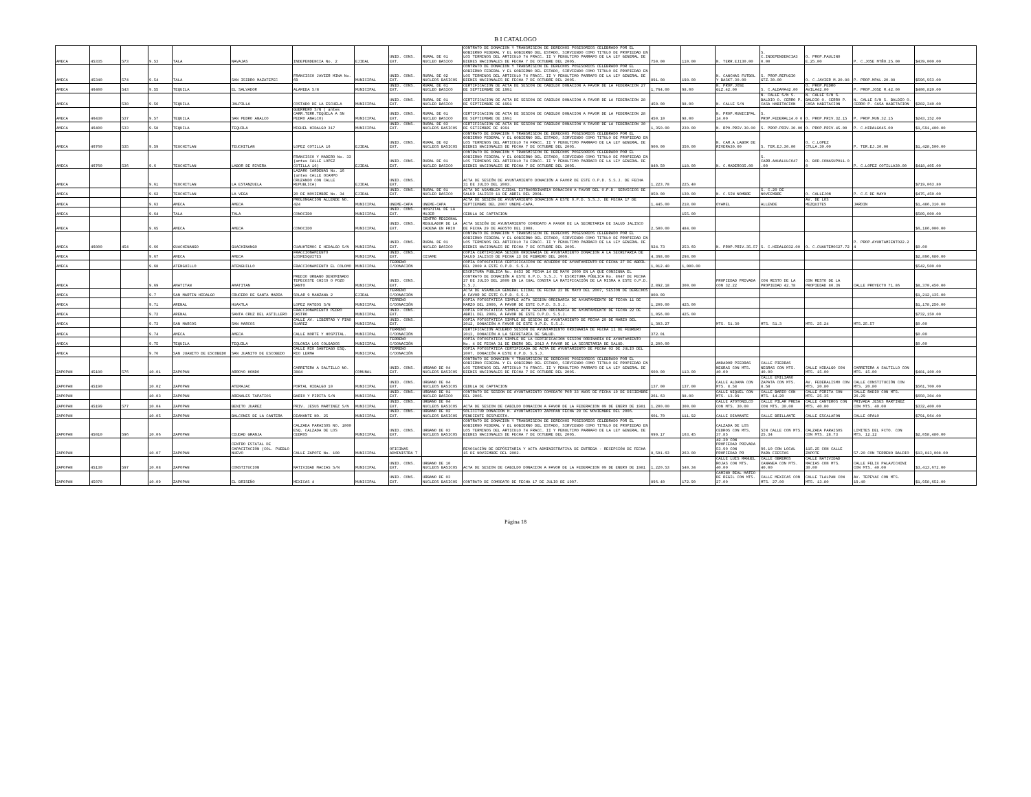B I CATALOGO
| AMECA | 45335 | 573 | 9.53 | TALA | NAVAJAS | INDEPENDENCIA No. 2 | EJIDAL | UNID. CONS. EXT. | RURAL DE 01 NUCLEO BASICO | CONTRATO DE DONACIÓN Y TRANSMISION DE DERECHOS POSESORIOS CELEBRADO POR EL GOBIERNO FEDERAL Y EL GOBIERNO DEL ESTADO, SIRVIENDO COMO TITULO DE PROPIEDAD EN LOS TERMINOS DEL ARTICULO 74 FRACC. II Y PENULTIMO PARRAFO DE LA LEY GENERAL DE BIENES NACIONALES DE FECHA 7 DE OCTUBRE DEL 2005. | 750.00 | 110.00 | N. TERR.EJ130.00 | S. C.INDEPENDENCIA3 0.00 | O. PROP.PAULINO E.25.00 | P. C.JOSE MTÑO.25.00 | $439,000.00 |
| AMECA | 45340 | 574 | 9.54 | TALA | SAN ISIDRO MAZATEPEC | FRANCISCO JAVIER MINA No. 69 | MUNICIPAL | UNID. CONS. EXT. | RURAL DE 02 NUCLEOS BASICOS | CONTRATO DE DONACIÓN Y TRANSMISION DE DERECHOS POSESORIOS CELEBRADO POR EL GOBIERNO FEDERAL Y EL GOBIERNO DEL ESTADO, SIRVIENDO COMO TITULO DE PROPIEDAD EN LOS TERMINOS DEL ARTICULO 74 FRACC. II Y PENULTIMO PARRAFO DE LA LEY GENERAL DE BIENES NACIONALES DE FECHA 7 DE OCTUBRE DEL 2005. | 891.08 | 198.00 | N. CANCHAS FUTBOL Y BASKT.30.00 | S. PROP.REFUGIO GTZ.30.00 | O. C.JAVIER M.20.88 | P. PROP.MPAL.20.88 | $596,953.00 |
| AMECA | 46400 | 543 | 9.55 | TEQUILA | EL SALVADOR | ALAMEDA S/N | MUNICIPAL | UNID. CONS. EXT. | RURAL DE 01 NUCLEO BASICO | CERTIFICACION DE ACTA DE SESION DE CABILDO DONACION A FAVOR DE LA FEDERACION 27 DE SEPTIEMBRE DE 1991 | 1,764.00 | 98.00 | N. PROP.JOSE GLZ.42.00 | S. C.ALDAMA42.00 | O. PROP.PEDRO AVILA42.00 | P. PROP.JOSE M.42.00 | $400,820.00 |
| AMECA | | 538 | 9.56 | TEQUILA | JALPILLA | COSTADO DE LA ESCUELA | MUNICIPAL | UNID. CONS. EXT. | RURAL DE 01 NUCLEO BASICO | CERTIFICACION DE ACTA DE SESION DE CABILDO DONACION A FAVOR DE LA FEDERACION 28 DE SEPTIEMBRE DE 1991 | 450.00 | 98.00 | N. CALLE S/N | N. CALLE S/N S. BALDIO O. CERRO P. CASA HABITACION | N. CALLE S/N S. BALDIO O. CERRO P. CASA HABITACION | N. CALLE S/N S. BALDIO O. CERRO P. CASA HABITACION | $282,340.00 |
| AMECA | 46430 | 537 | 9.57 | TEQUILA | SAN PEDRO ANALCO | GUERRERO S/N ( antes CARR.TERR.TEQUILA A SN PEDRO ANALCO) | MUNICIPAL | UNID. CONS. EXT. | RURAL DE 01 NUCLEO BASICO | CERTIFICACION DE ACTA DE SESION DE CABILDO DONACION A FAVOR DE LA FEDERACION 28 DE SEPTIEMBRE DE 1991 | 450.10 | 98.00 | N. PROP.MUNICIPAL 14.00 | S. PROP.FEDERAL14.0 0 | O. PROP.PRIV.32.15 | P. PROP.MUN.32.15 | $243,152.00 |
| AMECA | 46400 | 533 | 9.58 | TEQUILA | TEQUILA | MIGUEL HIDALGO 317 | MUNICIPAL | UNID. CONS. EXT. | RURAL DE 03 NUCLEOS BASICOS | CERTIFICACION DE ACTA DE SESION DE CABILDO DONACION A FAVOR DE LA FEDERACION 30 DE SETIEMBRE DE 1991 | 1,350.00 | 230.00 | N. RPO.PRIV.30.00 | S. PROP.PRIV.30.00 | O. PROP.PRIV.45.00 | P. C.HIDALGO45.00 | $1,591,400.00 |
| AMECA | 46760 | 535 | 9.59 | TEUCHITLAN | TEUCHITLAN | LOPEZ COTILLA 16 | EJIDAL | UNID. CONS. EXT. | RURAL DE 02 NUCLEOS BASICOS | CONTRATO DE DONACIÓN Y TRANSMISION DE DERECHOS POSESORIOS CELEBRADO POR EL GOBIERNO FEDERAL Y EL GOBIERNO DEL ESTADO, SIRVIENDO COMO TITULO DE PROPIEDAD EN LOS TERMINOS DEL ARTICULO 74 FRACC. II Y PENULTIMO PARRAFO DE LA LEY GENERAL DE BIENES NACIONALES DE FECHA 7 DE OCTUBRE DEL 2005. | 900.00 | 350.00 | N. CAM.A LABOR DE RIVERA30.00 | S. TER.EJ.30.00 | O. C.LOPEZ CTLLA.30.00 | P. TER.EJ.30.00 | $1,428,500.00 |
| AMECA | 46760 | 536 | 9.6 | TEUCHITLAN | LABOR DE RIVERA | FRANCISCO Y MADERO No. 33 (antes CALLE LOPEZ COTILLA 16) | EJIDAL | UNID. CONS. EXT. | RURAL DE 01 NUCLEO BASICO | CONTRATO DE DONACIÓN Y TRANSMISION DE DERECHOS POSESORIOS CELEBRADO POR EL GOBIERNO FEDERAL Y EL GOBIERNO DEL ESTADO, SIRVIENDO COMO TITULO DE PROPIEDAD EN LOS TERMINOS DEL ARTICULO 74 FRACC. II Y PENULTIMO PARRAFO DE LA LEY GENERAL DE BIENES NACIONALES DE FECHA 7 DE OCTUBRE DEL 2005. | 840.50 | 118.00 | N. C.MADERO35.00 | S. CARR.AHUALULCO47 .00 | O. BOD.CONASUPO11.0 0 | P. C.LOPEZ COTILLA30.00 | $418,405.00 |
| AMECA | | | 9.61 | TEUCHITLAN | LA ESTANZUELA | LAZARO CARDENAS No. 16 (antes CALLE OCAMPO CRUZANDO CON CALLE REPUBLICA) | EJIDAL | UNID. CONS. EXT. | | ACTA DE SESIÓN DE AYUNTAMIENTO DONACIÓN A FAVOR DE ESTE O.P.D. S.S.J. DE FECHA 31 DE JULIO DEL 2003. | 1,223.78 | 225.40 | | | | | $719,063.80 |
| AMECA | | | 9.62 | TEUCHITLAN | LA VEGA | 20 DE NOVIEMBRE No. 34 | EJIDAL | UNID. CONS. EXT. | RURAL DE 01 NUCLEO BASICO | ACTA DE ASAMBLEA EJIDAL EXTRAORDINARIA DONACION A FAVOR DEL O.P.D. SERVICIOS DE SALUD JALISCO 11 DE ABRIL DEL 2001. | 850.00 | 130.00 | N. C.SIN NOMBRE | S. C.20 DE NOVIEMBRE | O. CALLEJON | P. C.5 DE MAYO | $475,450.00 |
| AMECA | | | 9.63 | AMECA | AMECA | PROLONGACIÓN ALLENDE NO. 424 | MUNICIPAL | UNEME-CAPA | UNEME-CAPA | ACTA DE SESION DE AYUNTAMIENTO DONACIÓN A ESTE O.P.D. S.S.J. DE FECHA 17 DE SEPTIEMBRE DEL 2007 UNEME-CAPA. | 1,445.00 | 218.00 | OYAMEL | ALLENDE | AV. DE LOS MEZQUITES | JARDIN | $1,486,310.00 |
| AMECA | | | 9.64 | TALA | TALA | CONOCIDO | MUNICIPAL | UNID. CONS. EXT. | HOSPITAL DE LA MUJER | CEDULA DE CAPTACION | | 155.00 | | | | | $589,000.00 |
| AMECA | | | 9.65 | AMECA | AMECA | CONOCIDO | MUNICIPAL | UNID. CONS. EXT. | CENTRO REGIONAL REGULADOR DE LA CADENA EN FRIO | ACTA SESIÓN DE AYUNTAMIENTO COMODATO A FAVOR DE LA SECRETARIA DE SALUD JALISCO DE FECHA 29 DE AGOSTO DEL 2008. | 2,500.00 | 484.00 | | | | | $6,186,000.00 |
| AMECA | 46800 | 454 | 9.66 | GUACHINANGO | GUACHINANGO | CUAUHTEMOC E HIDALGO S/N | MUNICIPAL | UNID. CONS. EXT. | RURAL DE 01 NUCLEO BASICO | CONTRATO DE DONACIÓN Y TRANSMISION DE DERECHOS POSESORIOS CELEBRADO POR EL GOBIERNO FEDERAL Y EL GOBIERNO DEL ESTADO, SIRVIENDO COMO TITULO DE PROPIEDAD EN LOS TERMINOS DEL ARTICULO 74 FRACC. II Y PENULTIMO PARRAFO DE LA LEY GENERAL DE BIENES NACIONALES DE FECHA 7 DE OCTUBRE DEL 2005. | 924.73 | 253.69 | N. PROP.PRIV.35.57 | S. C.HIDALGO32.00 | O. C.CUAUTEMOC27.72 | P. PROP.AYUNTAMIENTO22.2 4 | $0.00 |
| AMECA | | | 9.67 | AMECA | AMECA | FRACCIONAMIENTO LOSMESQUITES | MUNICIPAL | UNID. CONS. EXT. | CISAME | COPIA CERTIFICADA SESIÓN ORDINARIA DE AYUNTAMIENTO DONACIÓN A LA SECRETARIA DE SALUD JALISCO DE FECHA 13 DE FEBRERO DEL 2009. | 4,368.00 | 298.00 | | | | | $2,896,680.00 |
| AMECA | | | 9.68 | ATENGUILLO | ATENGUILLO | FRACCIONAMIENTO EL COLOMO | MUNICIPAL | TERRENO C/DONACIÓN | | COPIA FOTOSTÁTICA CERTIFICACIÓN DE ACUERDO DE AYUNTAMIENTO DE FECHA 27 DE ABRIL DEL 2009 A ESTE O.P.D. S.S.J. | 1,012.40 | 1,000.00 | | | | | $542,500.00 |
| AMECA | | | 9.69 | AMATITAN | AMATITAN | PREDIO URBANO DENOMINADO TEPECOSTE CHICO O POZO SANTO | MUNICIPAL | UNID. CONS. EXT. | | ESCRITURA PÚBLICA No. 8453 DE FECHA 14 DE MAYO 2009 EN LA QUE CONSIGNA EL CONTRATO DE DONACIÓN A ESTE O.P.D. S.S.J. Y ESCRITURA PÚBLICA No. 8647 DE FECHA 27 DE JULIO DEL 2009 EN LA CUAL CONSTA LA RATIFICACIÓN DE LA MISMA A ESTE O.P.D. S.S.J. | 2,892.18 | 300.00 | PROPIEDAD PRIVADA CON 32.22 | CON RESTO DE LA PROPIEDAD 42.78 | CON RESTO DE LA PROPIEDAD 80.36 | CALLE PROYECTO 71.86 | $8,370,450.00 |
| AMECA | | | 9.7 | SAN MARTIN HIDALGO | CRUCERO DE SANTA MARIA | SOLAR 9 MANZANA 2 | EJIDAL | TERRENO C/DONACIÓN | | ACTA DE ASAMBLEA GENERAL EJIDAL DE FECHA 23 DE MAYO DEL 2007, SESIÓN DE DERECHOS A FAVOR DE ESTE O.P.D. S.S.J. | 808.09 | | | | | | $1,212,135.00 |
| AMECA | | | 9.71 | ARENAL | HUAXTLA | LOPEZ MATEOS S/N | MUNICIPAL | TERRENO C/DONACIÓN | | COPIA FOTOSTATICA SIMPLE ACTA SESION ORDINARIA DE AYUNTAMIENTO DE FECHA 11 DE MARZO DEL 2009, A FAVOR DE ESTE O.P.D. S.S.J. | 1,209.00 | 425.00 | | | | | $1,178,250.00 |
| AMECA | | | 9.72 | ARENAL | SANTA CRUZ DEL ASTILLERO | FRACCIONAMIENTO PEDRO CASTRO | MUNICIPAL | UNID. CONS. EXT. | | COPIA FOTOSTATICA SIMPLE ACTA SESION ORDINARIA DE AYUNTAMIENTO DE FECHA 22 DE ABRIL DEL 2009, A FAVOR DE ESTE O.P.D. S.S.J. | 1,056.00 | 425.00 | | | | | $732,150.00 |
| AMECA | | | 9.73 | SAN MARCOS | SAN MARCOS | CALLE AV. LIBERTAD Y PINO SUAREZ | MUNICIPAL | UNID. CONS. EXT. | | COPIA FOTOSTATICA SIMPLE DE SESIÓN DE AYUNTAMIENTO DE FECHA 29 DE MARZO DEL 2012, DONACIÓN A FAVOR DE ESTE O.P.D. S.S.J. | 1,303.27 | | MTS. 51.30 | MTS. 51.3 | MTS. 25.24 | MTS.25.57 | $0.00 |
| AMECA | | | 9.74 | AMECA | AMECA | CALLE NORTE Y HOSPITAL. | MUNICIPAL | TERRENO C/DONACIÓN | | CERTIFICACIÓN ACUERDO SESIÓN DE AYUNTAMIENTO ORDINARIA DE FECHA 11 DE FEBRERO 2013, DONACIÓN A LA SECRETARIA DE SALUD. | 372.01 | | | | | | $0.00 |
| AMECA | | | 9.75 | TEQUILA | TEQUILA | COLONIA LOS COLGADOS | MUNICIPAL | TERRENO C/DONACIÓN | | COPIA FOTOSTATICA SIMPLE DE LA CERTIFICACIÓN SESIÓN ORDINARIA DE AYUNTAMIENTO No. 4 DE FECHA 31 DE ENERO DEL 2013 A FAVOR DE LA SECRETARIA DE SALUD. | 2,200.00 | | | | | | $0.00 |
| AMECA | | | 9.76 | SAN JUANITO DE ESCOBEDO | SAN JUANITO DE ESCOBEDO | CALLE RIO SANTIAGO ESQ. RIO LERMA | MUNICIPAL | TERRENO C/DONACIÓN | | COPIA FOTOSTATICA CERTIFICADA DE ACTA DE AYUNTAMIENTO DE FECHA 03 DE JULIO DEL 2007, DONACIÓN A ESTE O.P.D. S.S.J. | | | | | | | |
| ZAPOPAN | 45180 | 576 | 10.01 | ZAPOPAN | ARROYO HONDO | CARRETERA A SALTILLO NO. 3884 | COMUNAL | UNID. CONS. EXT. | URBANO DE 04 NUCLEOS BASICOS | CONTRATO DE DONACIÓN Y TRANSMISION DE DERECHOS POSESORIOS CELEBRADO POR EL GOBIERNO FEDERAL Y EL GOBIERNO DEL ESTADO, SIRVIENDO COMO TITULO DE PROPIEDAD EN LOS TERMINOS DEL ARTICULO 74 FRACC. II Y PENULTIMO PARRAFO DE LA LEY GENERAL DE BIENES NACIONALES DE FECHA 7 DE OCTUBRE DEL 2005. | 600.00 | 113.00 | ANDADOR PIEDRAS NEGRAS CON MTS. 40.00 | CALLE PIEDRAS NEGRAS CON MTS. 40.00 | CALLE HIDALGO CON MTS. 15.00 | CARRETERA A SALTILLO CON MTS. 15.00 | $481,100.00 |
| ZAPOPAN | 45190 | | 10.02 | ZAPOPAN | ATEMAJAC | PORTAL HIDALGO 10 | MUNICIPAL | UNID. CONS. EXT. | URBANO DE 04 NUCLEOS BASICOS | CEDULA DE CAPTACION | 137.00 | 137.00 | CALLE ALDAMA CON MTS. 8.58 | CALLE EMILIANO ZAPATA CON MTS. 8.58 | AV. FEDERALISMO CON MTS. 20.80 | CALLE CONSTITUCIÓN CON MTS. 20.80 | $561,700.00 |
| ZAPOPAN | | | 10.03 | ZAPOPAN | ARENALES TAPATIOS | BARIO Y PIRITA S/N | MUNICIPAL | UNID. CONS. EXT. | URBANO DE 01 NUCLEO BASICO | CONTRATO DE SESIÓN DE AYUNTAMIENTO COMODATO POR 33 AÑOS DE FECHA 19 DE DICIEMBRE DEL 2005. | 261.63 | 98.00 | CALLE NIQUEL CON MTS. 13.99 | CALLE BARIO CON MTS. 14.20 | CALLE PIRITA CON MTS. 25.35 | CALLE RADIO CON MTS. 26.29 | $650,304.00 |
| ZAPOPAN | 45199 | 577 | 10.04 | ZAPOPAN | BENITO JUAREZ | PRIV. JESUS MARTINEZ S/N | MUNICIPAL | UNID. CONS. EXT. | URBANO DE 04 NUCLEOS BASICOS | ACTA DE SESION DE CABILDO DONACION A FAVOR DE LA FEDERACION 09 DE ENERO DE 1981 | 1,200.00 | 300.00 | CALLE ATOTONILCO CON MTS. 30.00 | CALLE PILAR PRESA CON MTS. 30.00 | CALLE CANTEROS CON MTS. 40.00 | PRIVADA JESUS MARTINEZ CON MTS. 40.00 | $332,400.00 |
| ZAPOPAN | | | 10.05 | ZAPOPAN | BALCONES DE LA CANTERA | DIAMANTE NO. 25 | MUNICIPAL | UNID. CONS. EXT. | URBANO DE 02 NUCLEOS BASICOS | SOLICITUD DONACIÓN H. AYUNTAMIENTO ZAPOPAN FECHA 28 DE NOVIEMBRE DEL 2006. PENDIENTE RESPUESTA. | 601.70 | 111.92 | CALLE DIAMANTE | CALLE BRILLANTE | CALLE ESCALAFON | CALLE OPALO | $791,964.00 |
| ZAPOPAN | 45010 | 596 | 10.06 | ZAPOPAN | CIUDAD GRANJA | CALZADA PARAISOS NO. 1000 ESQ. CALZADA DE LOS CEDROS | MUNICIPAL | UNID. CONS. EXT. | URBANO DE 03 NUCLEOS BASICOS | CONTRATO DE DONACIÓN Y TRANSMISION DE DERECHOS POSESORIOS CELEBRADO POR EL GOBIERNO FEDERAL Y EL GOBIERNO DEL ESTADO, SIRVIENDO COMO TITULO DE PROPIEDAD EN LOS TERMINOS DEL ARTICULO 74 FRACC. II Y PENULTIMO PARRAFO DE LA LEY GENERAL DE BIENES NACIONALES DE FECHA 7 DE OCTUBRE DEL 2005. | 699.17 | 163.45 | CALZADA DE LOS CEDROS CON MTS. 37.85 | SIN CALLE CON MTS. 25.34 | CALZADA PARAISOS CON MTS. 28.73 | LIMITES DEL FCTO. CON MTS. 12.12 | $2,058,480.00 |
| ZAPOPAN | | | 10.07 | ZAPOPAN | CENTRO ESTATAL DE CAPACITACIÓN (COL. PUEBLO NUEVO | CALLE ZAPOTE No. 100 | MUNICIPAL | OFICINAS ADMINISTRA T | | REVOCACIÓN DE DEPÓSITARIA Y ACTA ADMINISTRATIVA DE ENTREGA - RECEPCIÓN DE FECHA 15 DE NOVIEMBRE DEL 2002. | 8,501.63 | 263.00 | 42.30 CON PROPIEDAD PRIVADA 53.90 CON PROPIEDAD PR | 96.10 CON LOCAL PARA FIESTAS | 115.25 CON CALLE ZAPOTE | 57.20 CON TERRENO BALDIO | $13,813,008.00 |
| ZAPOPAN | 45130 | 597 | 10.08 | ZAPOPAN | CONSTITUCION | NATIVIDAD MACIAS S/N | MUNICIPAL | UNID. CONS. EXT. | URBANO DE 10 NUCLEOS BASICOS | ACTA DE SESION DE CABILDO DONACION A FAVOR DE LA FEDERACION 09 DE ENERO DE 1981 | 1,220.53 | 540.34 | CALLE LUIS MANUEL ROJAS CON MTS. 40.00 | CALLE OBREROS CANANEA CON MTS. 40.00 | CALLE NATIVIDAD MACIAS CON MTS. 30.00 | CALLE FELIX PALAVICHINI CON MTS. 40.00 | $3,413,672.00 |
| ZAPOPAN | 45070 | | 10.09 | ZAPOPAN | EL BRISEÑO | MEXICAS 4 | MUNICIPAL | UNID. CONS. EXT. | URBANO DE 03 NUCLEOS BASICOS | CONTRATO DE COMODATO DE FECHA 17 DE JULIO DE 1997. | 896.40 | 172.90 | CAMINO REAL MATEO DE REGIL CON MTS. 27.00 | CALLE MEXICAS CON MTS. 27.00 | CALLE TLALPAN CON MTS. 13.80 | AV. TEPEYAC CON MTS. 19.40 | $1,958,652.00 |
Página 18